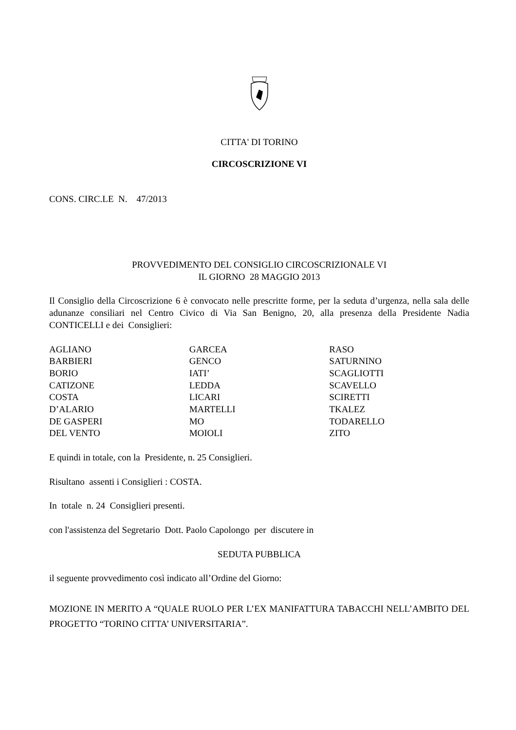CITTA' DI TORINO
CIRCOSCRIZIONE VI
CONS. CIRC.LE N. 47/2013
PROVVEDIMENTO DEL CONSIGLIO CIRCOSCRIZIONALE VI
IL GIORNO 28 MAGGIO 2013
Il Consiglio della Circoscrizione 6 è convocato nelle prescritte forme, per la seduta d’urgenza, nella sala delle adunanze consiliari nel Centro Civico di Via San Benigno, 20, alla presenza della Presidente Nadia CONTICELLI e dei Consiglieri:
| AGLIANO | GARCEA | RASO |
| BARBIERI | GENCO | SATURNINO |
| BORIO | IATI’ | SCAGLIOTTI |
| CATIZONE | LEDDA | SCAVELLO |
| COSTA | LICARI | SCIRETTI |
| D’ALARIO | MARTELLI | TKALEZ |
| DE GASPERI | MO | TODARELLO |
| DEL VENTO | MOIOLI | ZITO |
E quindi in totale, con la Presidente, n. 25 Consiglieri.
Risultano assenti i Consiglieri : COSTA.
In totale n. 24 Consiglieri presenti.
con l'assistenza del Segretario Dott. Paolo Capolongo per discutere in
SEDUTA PUBBLICA
il seguente provvedimento così indicato all’Ordine del Giorno:
MOZIONE IN MERITO A “QUALE RUOLO PER L’EX MANIFATTURA TABACCHI NELL’AMBITO DEL PROGETTO “TORINO CITTA’ UNIVERSITARIA”.